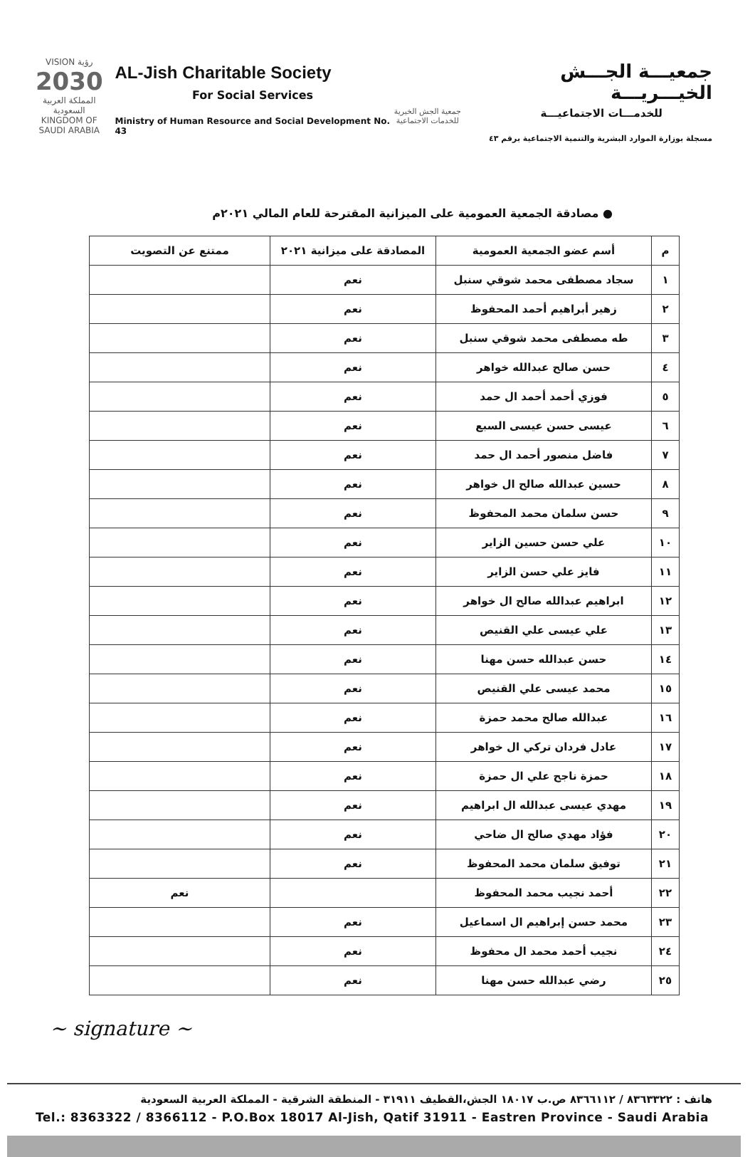VISION رؤية
2030
المملكة العربية السعودية KINGDOM OF SAUDI ARABIA
AL-Jish Charitable Society
For Social Services
Ministry of Human Resource and Social Development No. 43
جمعية الجش الخيرية للخدمات الاجتماعية
جمعيـــة الجـــش الخيـــريـــة
للخدمـــات الاجتماعيـــة
مسجلة بوزارة الموارد البشرية والتنمية الاجتماعية برقم ٤٣
● مصادقة الجمعية العمومية على الميزانية المقترحة للعام المالي ٢٠٢١م
| م | أسم عضو الجمعية العمومية | المصادقة على ميزانية ٢٠٢١ | ممتنع عن التصويت |
| --- | --- | --- | --- |
| ١ | سجاد مصطفى محمد شوقي سنبل | نعم | |
| ٢ | زهير أبراهيم أحمد المحفوظ | نعم | |
| ٣ | طه مصطفى محمد شوقي سنبل | نعم | |
| ٤ | حسن صالح عبدالله خواهر | نعم | |
| ٥ | فوزي أحمد أحمد ال حمد | نعم | |
| ٦ | عيسى حسن عيسى السبع | نعم | |
| ٧ | فاضل منصور أحمد ال حمد | نعم | |
| ٨ | حسين عبدالله صالح ال خواهر | نعم | |
| ٩ | حسن سلمان محمد المحفوظ | نعم | |
| ١٠ | علي حسن حسين الزاير | نعم | |
| ١١ | فايز علي حسن الزاير | نعم | |
| ١٢ | ابراهيم عبدالله صالح ال خواهر | نعم | |
| ١٣ | علي عيسى علي القنيص | نعم | |
| ١٤ | حسن عبدالله حسن مهنا | نعم | |
| ١٥ | محمد عيسى علي القنيص | نعم | |
| ١٦ | عبدالله صالح محمد حمزة | نعم | |
| ١٧ | عادل فردان تركي ال خواهر | نعم | |
| ١٨ | حمزة ناجح علي ال حمزة | نعم | |
| ١٩ | مهدي عيسى عبدالله ال ابراهيم | نعم | |
| ٢٠ | فؤاد مهدي صالح ال ضاحي | نعم | |
| ٢١ | توفيق سلمان محمد المحفوظ | نعم | |
| ٢٢ | أحمد نجيب محمد المحفوظ | | نعم |
| ٢٣ | محمد حسن إبراهيم ال اسماعيل | نعم | |
| ٢٤ | نجيب أحمد محمد ال محفوظ | نعم | |
| ٢٥ | رضي عبدالله حسن مهنا | نعم | |
~ signature ~
هاتف : ٨٣٦٣٣٢٢ / ٨٣٦٦١١٢ ص.ب ١٨٠١٧ الجش،القطيف ٣١٩١١ - المنطقة الشرقية - المملكة العربية السعودية
Tel.: 8363322 / 8366112 - P.O.Box 18017 Al-Jish, Qatif 31911 - Eastren Province - Saudi Arabia